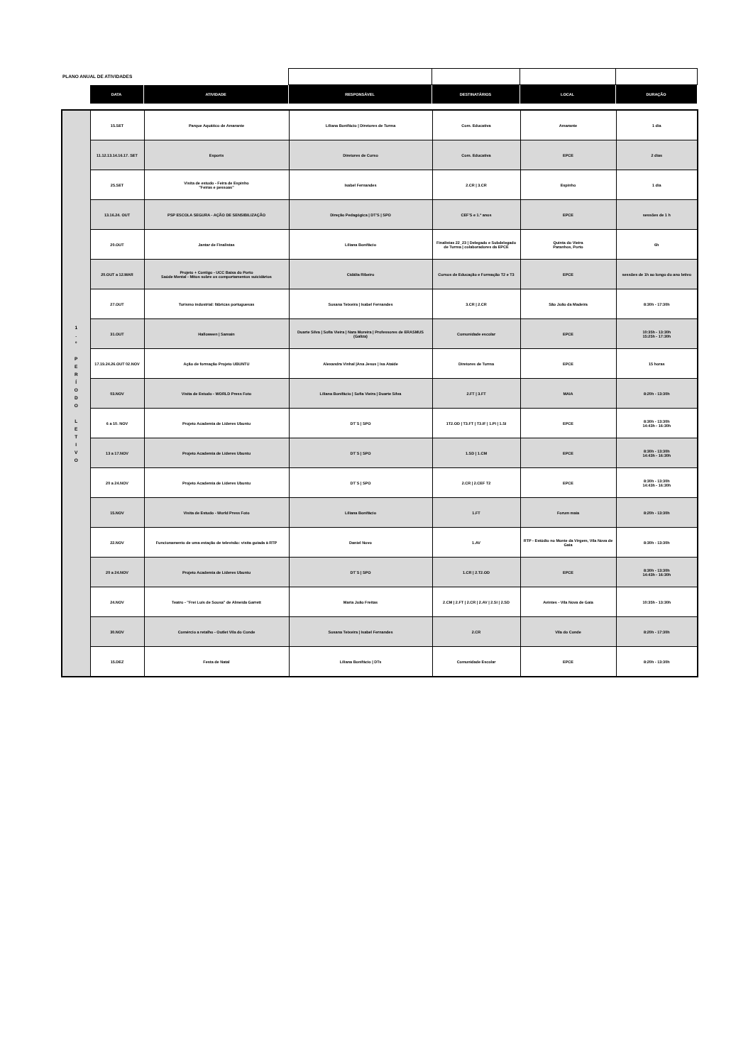| PLANO ANUAL DE ATIVIDADES | | | | | | |
| | DATA | ATIVIDADE | RESPONSÁVEL | DESTINATÁRIOS | LOCAL | DURAÇÃO |
| 1 . º P E R Í O D O L E T I V O | 15.SET | Parque Aquático de Amarante | Liliana Bonifácio / Diretores de Turma | Com. Educativa | Amarante | 1 dia |
| | 11.12.13.14.16.17. SET | Esports | Diretores de Curso | Com. Educativa | EPCE | 2 dias |
| | 25.SET | Visita de estudo - Feira de Espinho "Feiras e pessoas" | Isabel Fernandes | 2.CR / 3.CR | Espinho | 1 dia |
| | 13.16.24. OUT | PSP ESCOLA SEGURA - AÇÃO DE SENSIBILIZAÇÃO | Direção Pedagógica / DT'S / SPO | CEF'S e 1.º anos | EPCE | sessões de 1 h |
| | 20.OUT | Jantar de Finalistas | Liliana Bonifácio | Finalistas 22_23 / Delegado e Subdelegado de Turma / colaboradores da EPCE | Quinta do Vieira Paranhos, Porto | 6h |
| | 20.OUT a 12.MAR | Projeto + Contigo - UCC Baixa do Porto Saúde Mental - Mitos sobre os comportamentos suicidários | Cidália Ribeiro | Cursos de Educação e Formação T2 e T3 | EPCE | sessões de 1h ao longo do ano letivo |
| | 27.OUT | Turismo industrial: fábricas portuguesas | Susana Teixeira / Isabel Fernandes | 3.CR / 2.CR | São João da Madeira | 8:30h - 17:30h |
| | 31.OUT | Halloween / Samain | Duarte Silva / Sofia Vieira / Nara Moreira / Professores de ERASMUS (Galiza) | Comunidade escolar | EPCE | 10:35h - 13:30h 15:25h - 17:30h |
| | 17.19.24.26.OUT 02.NOV | Ação de formação Projeto UBUNTU | Alexandra Vinhal /Ana Jesus / Isa Ataíde | Diretores de Turma | EPCE | 15 horas |
| | 03.NOV | Visita de Estudo - WORLD Press Foto | Liliana Bonifácio / Sofia Vieira / Duarte Silva | 2.FT / 3.FT | MAIA | 8:20h - 13:30h |
| | 6 a 10. NOV | Projeto Academia de Líderes Ubuntu | DT´S / SPO | 1T2.OD / T3.FT / T3.IF / 1.PI / 1.SI | EPCE | 8:30h - 13:30h 14:43h - 16:30h |
| | 13 a 17.NOV | Projeto Academia de Líderes Ubuntu | DT´S / SPO | 1.SD / 1.CM | EPCE | 8:30h - 13:30h 14:43h - 16:30h |
| | 20 a 24.NOV | Projeto Academia de Líderes Ubuntu | DT´S / SPO | 2.CR / 2.CEF T2 | EPCE | 8:30h - 13:30h 14:43h - 16:30h |
| | 15.NOV | Visita de Estudo - World Press Foto | Liliana Bonifácio | 1.FT | Forum maia | 8:20h - 13:30h |
| | 22.NOV | Funcionamento de uma estação de televisão: visita guiada à RTP | Daniel Novo | 1.AV | RTP - Estúdio no Monte da Virgem, Vila Nova de Gaia | 8:30h - 13:30h |
| | 20 a 24.NOV | Projeto Academia de Líderes Ubuntu | DT´S / SPO | 1.CR / 2.T2.OD | EPCE | 8:30h - 13:30h 14:43h - 16:30h |
| | 24.NOV | Teatro - "Frei Luís de Sousa" de Almeida Garrett | Maria João Freitas | 2.CM / 2.FT / 2.CR / 2.AV / 2.SI / 2.SD | Avintes - Vila Nova de Gaia | 10:35h - 13:30h |
| | 30.NOV | Comércio a retalho - Outlet Vila do Conde | Susana Teixeira / Isabel Fernandes | 2.CR | Vila do Conde | 8:20h - 17:30h |
| | 15.DEZ | Festa de Natal | Liliana Bonifácio / DTs | Comunidade Escolar | EPCE | 8:20h - 13:30h |